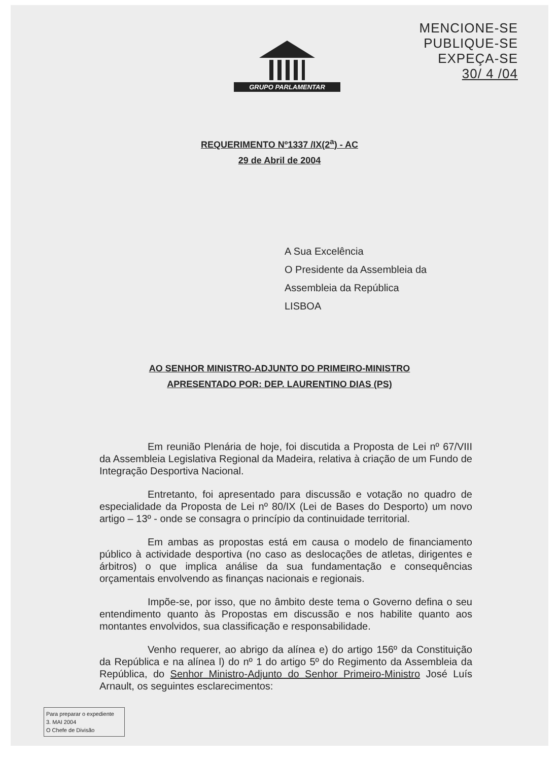GRUPO PARLAMENTAR
MENCIONE-SE
PUBLIQUE-SE
EXPEÇA-SE
30/ 4 /04
REQUERIMENTO Nº1337 /IX(2<sup>a</sup>) - AC
29 de Abril de 2004
A Sua Excelência
O Presidente da Assembleia da
Assembleia da República
LISBOA
AO SENHOR MINISTRO-ADJUNTO DO PRIMEIRO-MINISTRO
APRESENTADO POR: DEP. LAURENTINO DIAS (PS)
Em reunião Plenária de hoje, foi discutida a Proposta de Lei nº 67/VIII da Assembleia Legislativa Regional da Madeira, relativa à criação de um Fundo de Integração Desportiva Nacional.
Entretanto, foi apresentado para discussão e votação no quadro de especialidade da Proposta de Lei nº 80/IX (Lei de Bases do Desporto) um novo artigo – 13º - onde se consagra o princípio da continuidade territorial.
Em ambas as propostas está em causa o modelo de financiamento público à actividade desportiva (no caso as deslocações de atletas, dirigentes e árbitros) o que implica análise da sua fundamentação e consequências orçamentais envolvendo as finanças nacionais e regionais.
Impõe-se, por isso, que no âmbito deste tema o Governo defina o seu entendimento quanto às Propostas em discussão e nos habilite quanto aos montantes envolvidos, sua classificação e responsabilidade.
Venho requerer, ao abrigo da alínea e) do artigo 156º da Constituição da República e na alínea l) do nº 1 do artigo 5º do Regimento da Assembleia da República, do Senhor Ministro-Adjunto do Senhor Primeiro-Ministro José Luís Arnault, os seguintes esclarecimentos:
Para preparar o expediente
3. MAI 2004
O Chefe de Divisão